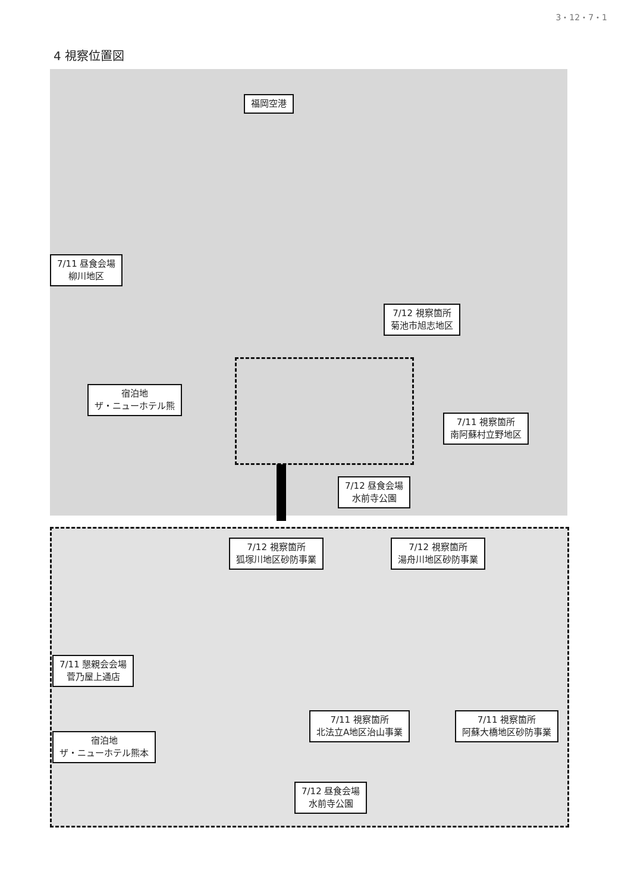3・12・7・1
4 視察位置図
福岡空港
7/11 昼食会場
柳川地区
7/12 視察箇所
菊池市旭志地区
宿泊地
ザ・ニューホテル熊
7/11 視察箇所
南阿蘇村立野地区
7/12 昼食会場
水前寺公園
7/12 視察箇所
狐塚川地区砂防事業
7/12 視察箇所
湯舟川地区砂防事業
7/11 懇親会会場
菅乃屋上通店
7/11 視察箇所
北法立A地区治山事業
7/11 視察箇所
阿蘇大橋地区砂防事業
宿泊地
ザ・ニューホテル熊本
7/12 昼食会場
水前寺公園